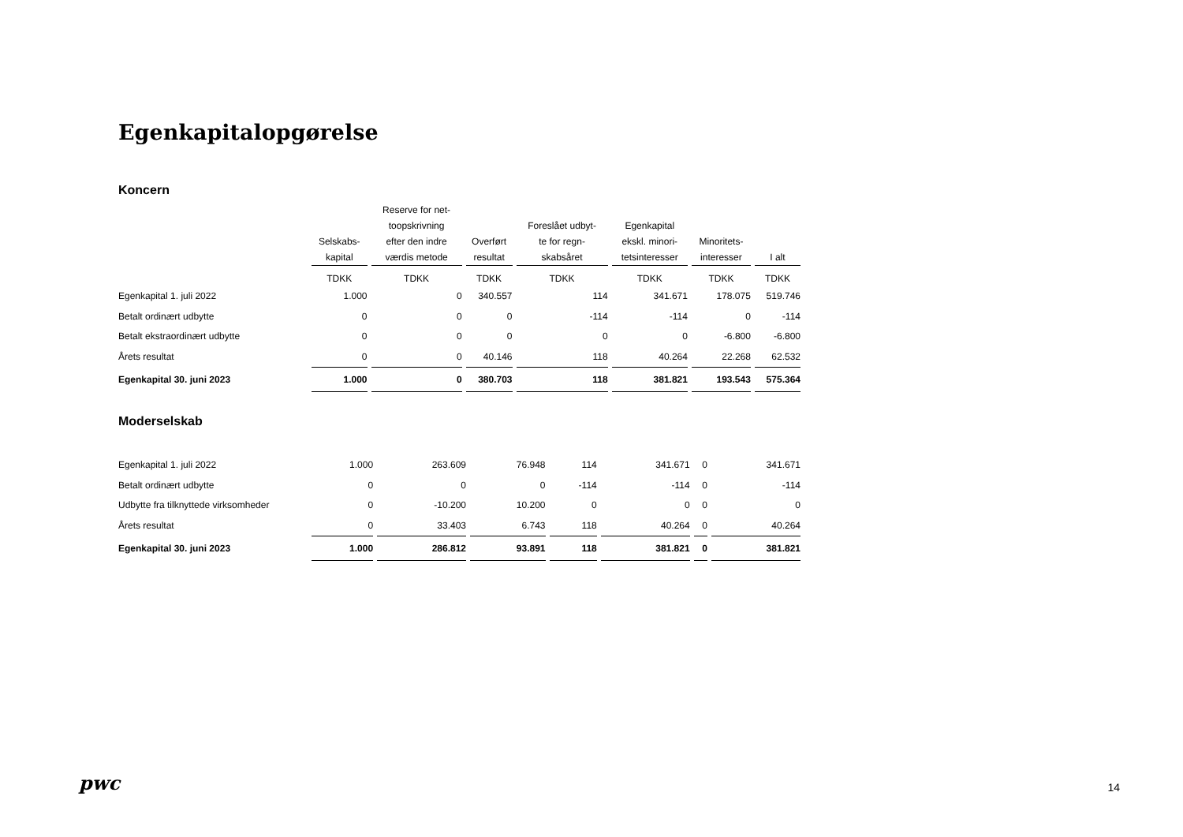Egenkapitalopgørelse
Koncern
| | Selskabs- kapital | Reserve for net- toopskrivning efter den indre værdis metode | Overført resultat | Foreslået udbyt- te for regn- skabsåret | Egenkapital ekskl. minori- tetsinteresser | Minoritets- interesser | I alt |
| --- | --- | --- | --- | --- | --- | --- | --- |
| | TDKK | TDKK | TDKK | TDKK | TDKK | TDKK | TDKK |
| Egenkapital 1. juli 2022 | 1.000 | 0 | 340.557 | 114 | 341.671 | 178.075 | 519.746 |
| Betalt ordinært udbytte | 0 | 0 | 0 | -114 | -114 | 0 | -114 |
| Betalt ekstraordinært udbytte | 0 | 0 | 0 | 0 | 0 | -6.800 | -6.800 |
| Årets resultat | 0 | 0 | 40.146 | 118 | 40.264 | 22.268 | 62.532 |
| Egenkapital 30. juni 2023 | 1.000 | 0 | 380.703 | 118 | 381.821 | 193.543 | 575.364 |
Moderselskab
| Egenkapital 1. juli 2022 | 1.000 | 263.609 | 76.948 | 114 | 341.671 | 0 | 341.671 |
| Betalt ordinært udbytte | 0 | 0 | 0 | -114 | -114 | 0 | -114 |
| Udbytte fra tilknyttede virksomheder | 0 | -10.200 | 10.200 | 0 | 0 | 0 | 0 |
| Årets resultat | 0 | 33.403 | 6.743 | 118 | 40.264 | 0 | 40.264 |
| Egenkapital 30. juni 2023 | 1.000 | 286.812 | 93.891 | 118 | 381.821 | 0 | 381.821 |
pwc 14